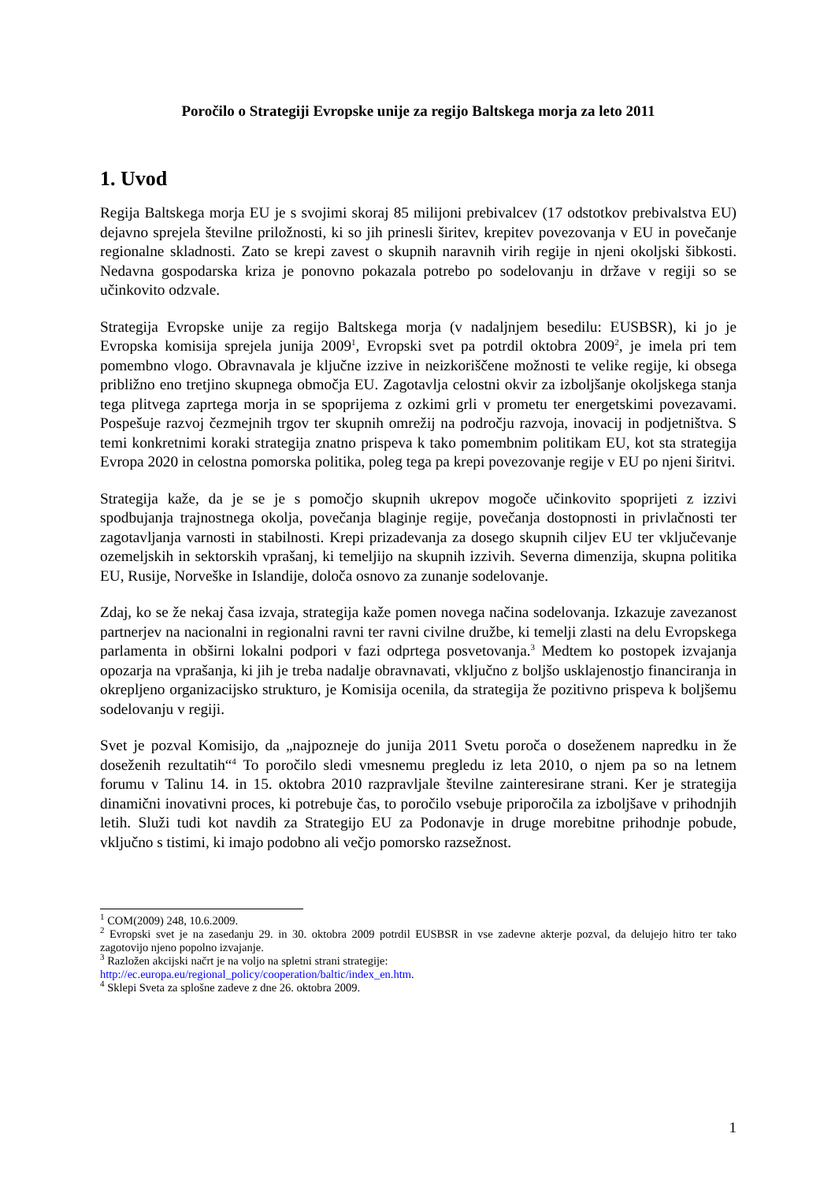Poročilo o Strategiji Evropske unije za regijo Baltskega morja za leto 2011
1. Uvod
Regija Baltskega morja EU je s svojimi skoraj 85 milijoni prebivalcev (17 odstotkov prebivalstva EU) dejavno sprejela številne priložnosti, ki so jih prinesli širitev, krepitev povezovanja v EU in povečanje regionalne skladnosti. Zato se krepi zavest o skupnih naravnih virih regije in njeni okoljski šibkosti. Nedavna gospodarska kriza je ponovno pokazala potrebo po sodelovanju in države v regiji so se učinkovito odzvale.
Strategija Evropske unije za regijo Baltskega morja (v nadaljnjem besedilu: EUSBSR), ki jo je Evropska komisija sprejela junija 2009<sup>1</sup>, Evropski svet pa potrdil oktobra 2009<sup>2</sup>, je imela pri tem pomembno vlogo. Obravnavala je ključne izzive in neizkoriščene možnosti te velike regije, ki obsega približno eno tretjino skupnega območja EU. Zagotavlja celostni okvir za izboljšanje okoljskega stanja tega plitvega zaprtega morja in se spoprijema z ozkimi grli v prometu ter energetskimi povezavami. Pospešuje razvoj čezmejnih trgov ter skupnih omrežij na področju razvoja, inovacij in podjetništva. S temi konkretnimi koraki strategija znatno prispeva k tako pomembnim politikam EU, kot sta strategija Evropa 2020 in celostna pomorska politika, poleg tega pa krepi povezovanje regije v EU po njeni širitvi.
Strategija kaže, da je se je s pomočjo skupnih ukrepov mogoče učinkovito spoprijeti z izzivi spodbujanja trajnostnega okolja, povečanja blaginje regije, povečanja dostopnosti in privlačnosti ter zagotavljanja varnosti in stabilnosti. Krepi prizadevanja za dosego skupnih ciljev EU ter vključevanje ozemeljskih in sektorskih vprašanj, ki temeljijo na skupnih izzivih. Severna dimenzija, skupna politika EU, Rusije, Norveške in Islandije, določa osnovo za zunanje sodelovanje.
Zdaj, ko se že nekaj časa izvaja, strategija kaže pomen novega načina sodelovanja. Izkazuje zavezanost partnerjev na nacionalni in regionalni ravni ter ravni civilne družbe, ki temelji zlasti na delu Evropskega parlamenta in obširni lokalni podpori v fazi odprtega posvetovanja.<sup>3</sup> Medtem ko postopek izvajanja opozarja na vprašanja, ki jih je treba nadalje obravnavati, vključno z boljšo usklajenostjo financiranja in okrepljeno organizacijsko strukturo, je Komisija ocenila, da strategija že pozitivno prispeva k boljšemu sodelovanju v regiji.
Svet je pozval Komisijo, da „najpozneje do junija 2011 Svetu poroča o doseženem napredku in že doseženih rezultatih“<sup>4</sup> To poročilo sledi vmesnemu pregledu iz leta 2010, o njem pa so na letnem forumu v Talinu 14. in 15. oktobra 2010 razpravljale številne zainteresirane strani. Ker je strategija dinamični inovativni proces, ki potrebuje čas, to poročilo vsebuje priporočila za izboljšave v prihodnjih letih. Služi tudi kot navdih za Strategijo EU za Podonavje in druge morebitne prihodnje pobude, vključno s tistimi, ki imajo podobno ali večjo pomorsko razsežnost.
<sup>1</sup> COM(2009) 248, 10.6.2009.
<sup>2</sup> Evropski svet je na zasedanju 29. in 30. oktobra 2009 potrdil EUSBSR in vse zadevne akterje pozval, da delujejo hitro ter tako zagotovijo njeno popolno izvajanje.
<sup>3</sup> Razložen akcijski načrt je na voljo na spletni strani strategije:
http://ec.europa.eu/regional_policy/cooperation/baltic/index_en.htm.
<sup>4</sup> Sklepi Sveta za splošne zadeve z dne 26. oktobra 2009.
1